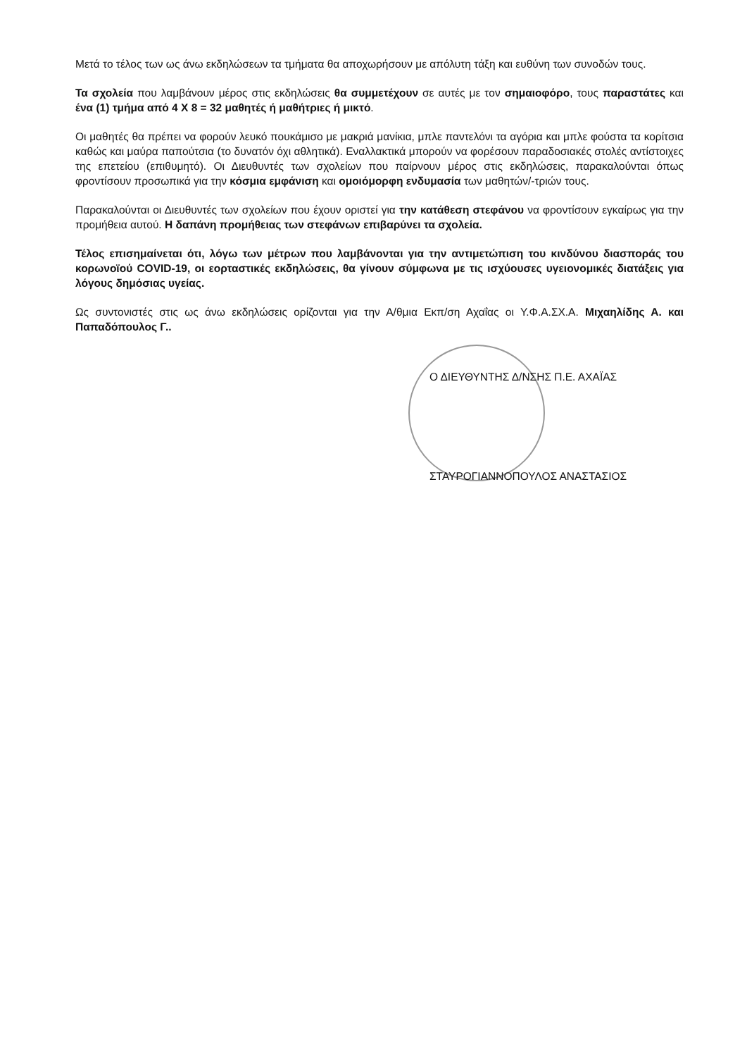Μετά το τέλος των ως άνω εκδηλώσεων τα τμήματα θα αποχωρήσουν με απόλυτη τάξη και ευθύνη των συνοδών τους.
Τα σχολεία που λαμβάνουν μέρος στις εκδηλώσεις θα συμμετέχουν σε αυτές με τον σημαιοφόρο, τους παραστάτες και ένα (1) τμήμα από 4 Χ 8 = 32 μαθητές ή μαθήτριες ή μικτό.
Οι μαθητές θα πρέπει να φορούν λευκό πουκάμισο με μακριά μανίκια, μπλε παντελόνι τα αγόρια και μπλε φούστα τα κορίτσια καθώς και μαύρα παπούτσια (το δυνατόν όχι αθλητικά). Εναλλακτικά μπορούν να φορέσουν παραδοσιακές στολές αντίστοιχες της επετείου (επιθυμητό). Οι Διευθυντές των σχολείων που παίρνουν μέρος στις εκδηλώσεις, παρακαλούνται όπως φροντίσουν προσωπικά για την κόσμια εμφάνιση και ομοιόμορφη ενδυμασία των μαθητών/-τριών τους.
Παρακαλούνται οι Διευθυντές των σχολείων που έχουν οριστεί για την κατάθεση στεφάνου να φροντίσουν εγκαίρως για την προμήθεια αυτού. Η δαπάνη προμήθειας των στεφάνων επιβαρύνει τα σχολεία.
Τέλος επισημαίνεται ότι, λόγω των μέτρων που λαμβάνονται για την αντιμετώπιση του κινδύνου διασποράς του κορωνοϊού COVID-19, οι εορταστικές εκδηλώσεις, θα γίνουν σύμφωνα με τις ισχύουσες υγειονομικές διατάξεις για λόγους δημόσιας υγείας.
Ως συντονιστές στις ως άνω εκδηλώσεις ορίζονται για την Α/θμια Εκπ/ση Αχαΐας οι Υ.Φ.Α.ΣΧ.Α. Μιχαηλίδης Α. και Παπαδόπουλος Γ..
Ο ΔΙΕΥΘΥΝΤΗΣ Δ/ΝΣΗΣ Π.Ε. ΑΧΑΪΑΣ
ΣΤΑΥΡΟΓΙΑΝΝΟΠΟΥΛΟΣ ΑΝΑΣΤΑΣΙΟΣ